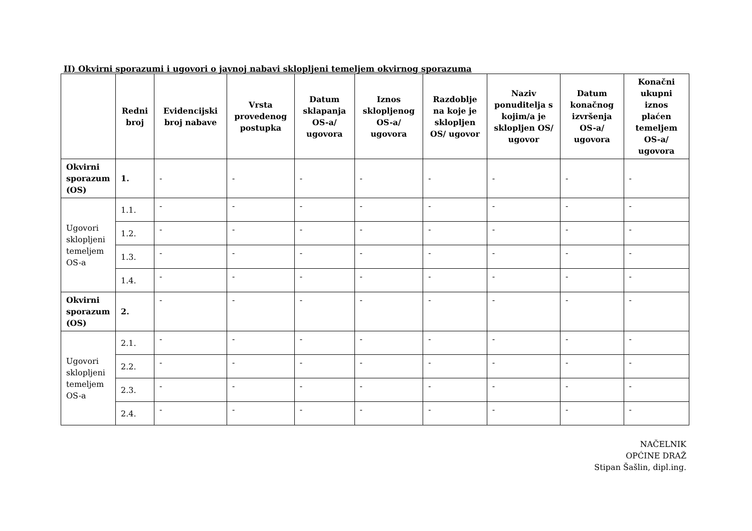II) Okvirni sporazumi i ugovori o javnoj nabavi sklopljeni temeljem okvirnog sporazuma
| | Redni broj | Evidencijski broj nabave | Vrsta provedenog postupka | Datum sklapanja OS-a/ ugovora | Iznos sklopljenog OS-a/ ugovora | Razdoblje na koje je sklopljen OS/ ugovor | Naziv ponuditelja s kojim/a je sklopljen OS/ ugovor | Datum konačnog izvršenja OS-a/ ugovora | Konačni ukupni iznos plaćen temeljem OS-a/ ugovora |
| --- | --- | --- | --- | --- | --- | --- | --- | --- | --- |
| Okvirni sporazum (OS) | 1. | - | - | - | - | - | - | - | - |
| Ugovori sklopljeni temeljem OS-a | 1.1. | - | - | - | - | - | - | - | - |
| | 1.2. | - | - | - | - | - | - | - | - |
| | 1.3. | - | - | - | - | - | - | - | - |
| | 1.4. | - | - | - | - | - | - | - | - |
| Okvirni sporazum (OS) | 2. | - | - | - | - | - | - | - | - |
| Ugovori sklopljeni temeljem OS-a | 2.1. | - | - | - | - | - | - | - | - |
| | 2.2. | - | - | - | - | - | - | - | - |
| | 2.3. | - | - | - | - | - | - | - | - |
| | 2.4. | - | - | - | - | - | - | - | - |
NAČELNIK
OPĆINE DRAŽ
Stipan Šašlin, dipl.ing.